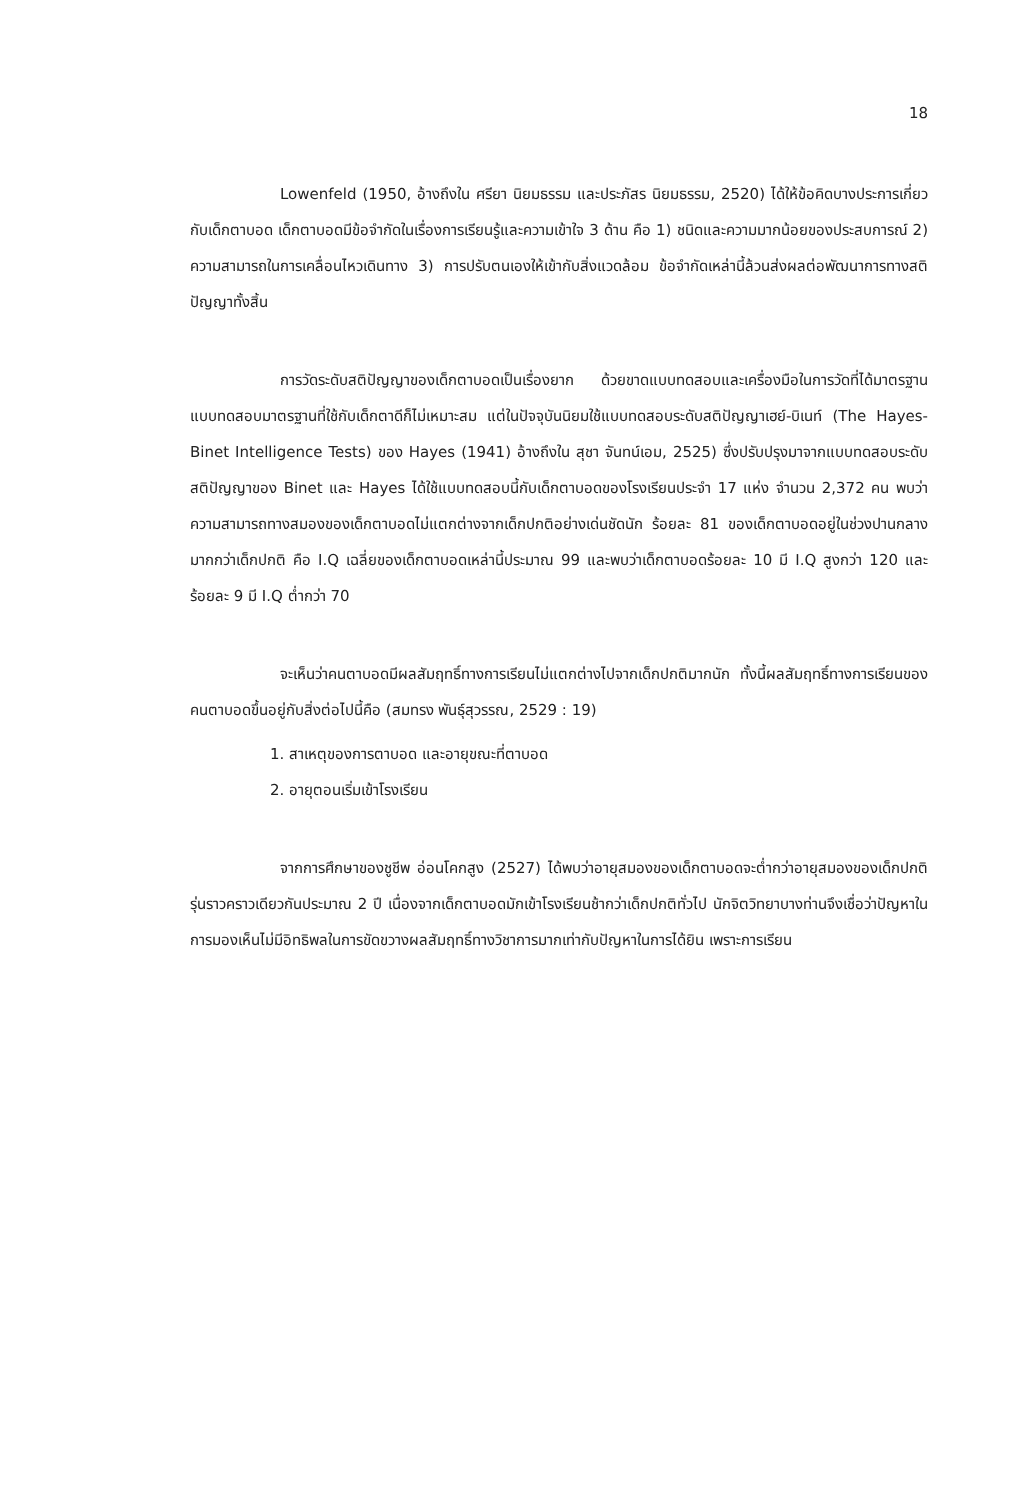18
Lowenfeld (1950, อ้างถึงใน ศรียา นิยมธรรม และประภัสร นิยมธรรม, 2520) ได้ให้ข้อคิดบางประการเกี่ยวกับเด็กตาบอด เด็กตาบอดมีข้อจำกัดในเรื่องการเรียนรู้และความเข้าใจ 3 ด้าน คือ 1) ชนิดและความมากน้อยของประสบการณ์ 2) ความสามารถในการเคลื่อนไหวเดินทาง 3) การปรับตนเองให้เข้ากับสิ่งแวดล้อม ข้อจำกัดเหล่านี้ล้วนส่งผลต่อพัฒนาการทางสติปัญญาทั้งสิ้น
การวัดระดับสติปัญญาของเด็กตาบอดเป็นเรื่องยาก ด้วยขาดแบบทดสอบและเครื่องมือในการวัดที่ได้มาตรฐาน แบบทดสอบมาตรฐานที่ใช้กับเด็กตาดีก็ไม่เหมาะสม แต่ในปัจจุบันนิยมใช้แบบทดสอบระดับสติปัญญาเฮย์-บิเนท์ (The Hayes-Binet Intelligence Tests) ของ Hayes (1941) อ้างถึงใน สุชา จันทน์เอม, 2525) ซึ่งปรับปรุงมาจากแบบทดสอบระดับสติปัญญาของ Binet และ Hayes ได้ใช้แบบทดสอบนี้กับเด็กตาบอดของโรงเรียนประจำ 17 แห่ง จำนวน 2,372 คน พบว่าความสามารถทางสมองของเด็กตาบอดไม่แตกต่างจากเด็กปกติอย่างเด่นชัดนัก ร้อยละ 81 ของเด็กตาบอดอยู่ในช่วงปานกลางมากกว่าเด็กปกติ คือ I.Q เฉลี่ยของเด็กตาบอดเหล่านี้ประมาณ 99 และพบว่าเด็กตาบอดร้อยละ 10 มี I.Q สูงกว่า 120 และร้อยละ 9 มี I.Q ต่ำกว่า 70
จะเห็นว่าคนตาบอดมีผลสัมฤทธิ์ทางการเรียนไม่แตกต่างไปจากเด็กปกติมากนัก ทั้งนี้ผลสัมฤทธิ์ทางการเรียนของคนตาบอดขึ้นอยู่กับสิ่งต่อไปนี้คือ (สมทรง พันธุ์สุวรรณ, 2529 : 19)
1. สาเหตุของการตาบอด และอายุขณะที่ตาบอด
2. อายุตอนเริ่มเข้าโรงเรียน
จากการศึกษาของชูชีพ อ่อนโคกสูง (2527) ได้พบว่าอายุสมองของเด็กตาบอดจะต่ำกว่าอายุสมองของเด็กปกติรุ่นราวคราวเดียวกันประมาณ 2 ปี เนื่องจากเด็กตาบอดมักเข้าโรงเรียนช้ากว่าเด็กปกติทั่วไป นักจิตวิทยาบางท่านจึงเชื่อว่าปัญหาในการมองเห็นไม่มีอิทธิพลในการขัดขวางผลสัมฤทธิ์ทางวิชาการมากเท่ากับปัญหาในการได้ยิน เพราะการเรียน